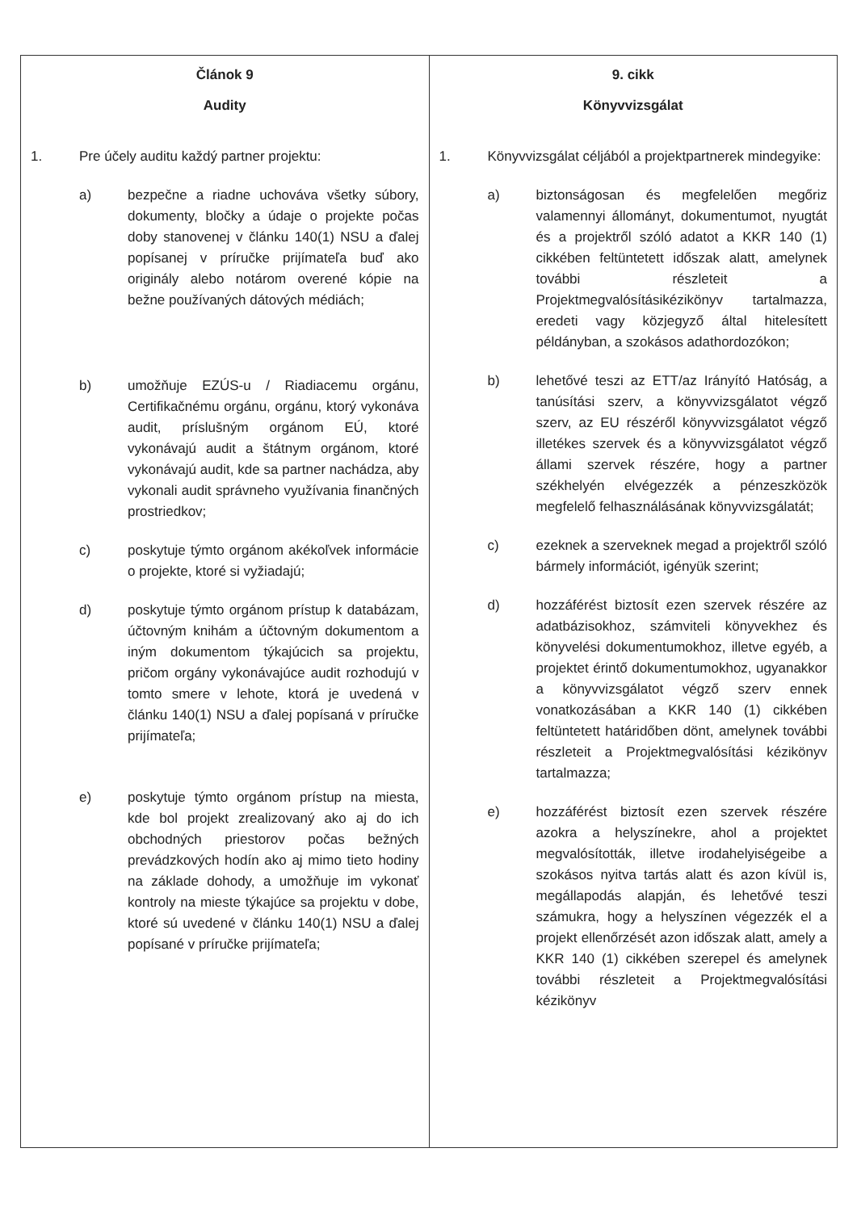| Článok 9 Audity 1. Pre účely auditu každý partner projektu: a) bezpečne a riadne uchováva všetky súbory, dokumenty, bločky a údaje o projekte počas doby stanovenej v článku 140(1) NSU a ďalej popísanej v príručke prijímateľa buď ako originály alebo notárom overené kópie na bežne používaných dátových médiách; b) umožňuje EZÚS-u / Riadiacemu orgánu, Certifikačnému orgánu, orgánu, ktorý vykonáva audit, príslušným orgánom EÚ, ktoré vykonávajú audit a štátnym orgánom, ktoré vykonávajú audit, kde sa partner nachádza, aby vykonali audit správneho využívania finančných prostriedkov; c) poskytuje týmto orgánom akékoľvek informácie o projekte, ktoré si vyžiadajú; d) poskytuje týmto orgánom prístup k databázam, účtovným knihám a účtovným dokumentom a iným dokumentom týkajúcich sa projektu, pričom orgány vykonávajúce audit rozhodujú v tomto smere v lehote, ktorá je uvedená v článku 140(1) NSU a ďalej popísaná v príručke prijímateľa; e) poskytuje týmto orgánom prístup na miesta, kde bol projekt zrealizovaný ako aj do ich obchodných priestorov počas bežných prevádzkových hodín ako aj mimo tieto hodiny na základe dohody, a umožňuje im vykonať kontroly na mieste týkajúce sa projektu v dobe, ktoré sú uvedené v článku 140(1) NSU a ďalej popísané v príručke prijímateľa; | 9. cikk Könyvvizsgálat 1. Könyvvizsgálat céljából a projektpartnerek mindegyike: a) biztonságosan és megfelelően megőriz valamennyi állományt, dokumentumot, nyugtát és a projektről szóló adatot a KKR 140 (1) cikkében feltüntetett időszak alatt, amelynek további részleteit a Projektmegvalósításikézikönyv tartalmazza, eredeti vagy közjegyző által hitelesített példányban, a szokásos adathordozókon; b) lehetővé teszi az ETT/az Irányító Hatóság, a tanúsítási szerv, a könyvvizsgálatot végző szerv, az EU részéről könyvvizsgálatot végző illetékes szervek és a könyvvizsgálatot végző állami szervek részére, hogy a partner székhelyén elvégezzék a pénzeszközök megfelelő felhasználásának könyvvizsgálatát; c) ezeknek a szerveknek megad a projektről szóló bármely információt, igényük szerint; d) hozzáférést biztosít ezen szervek részére az adatbázisokhoz, számviteli könyvekhez és könyvelési dokumentumokhoz, illetve egyéb, a projektet érintő dokumentumokhoz, ugyanakkor a könyvvizsgálatot végző szerv ennek vonatkozásában a KKR 140 (1) cikkében feltüntetett határidőben dönt, amelynek további részleteit a Projektmegvalósítási kézikönyv tartalmazza; e) hozzáférést biztosít ezen szervek részére azokra a helyszínekre, ahol a projektet megvalósították, illetve irodahelyiségeibe a szokásos nyitva tartás alatt és azon kívül is, megállapodás alapján, és lehetővé teszi számukra, hogy a helyszínen végezzék el a projekt ellenőrzését azon időszak alatt, amely a KKR 140 (1) cikkében szerepel és amelynek további részleteit a Projektmegvalósítási kézikönyv |